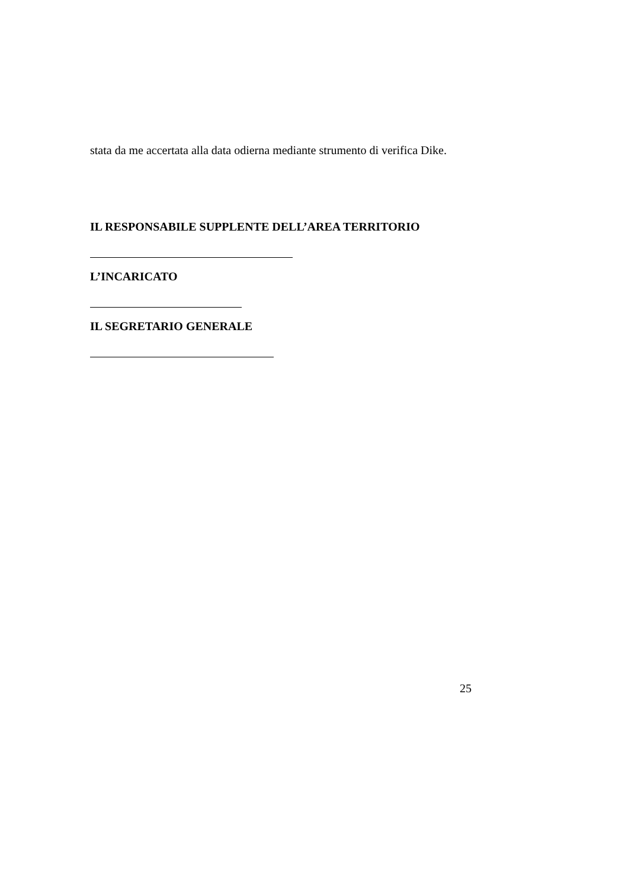stata da me accertata alla data odierna mediante strumento di verifica Dike.
IL RESPONSABILE SUPPLENTE DELL’AREA TERRITORIO
L’INCARICATO
IL SEGRETARIO GENERALE
25